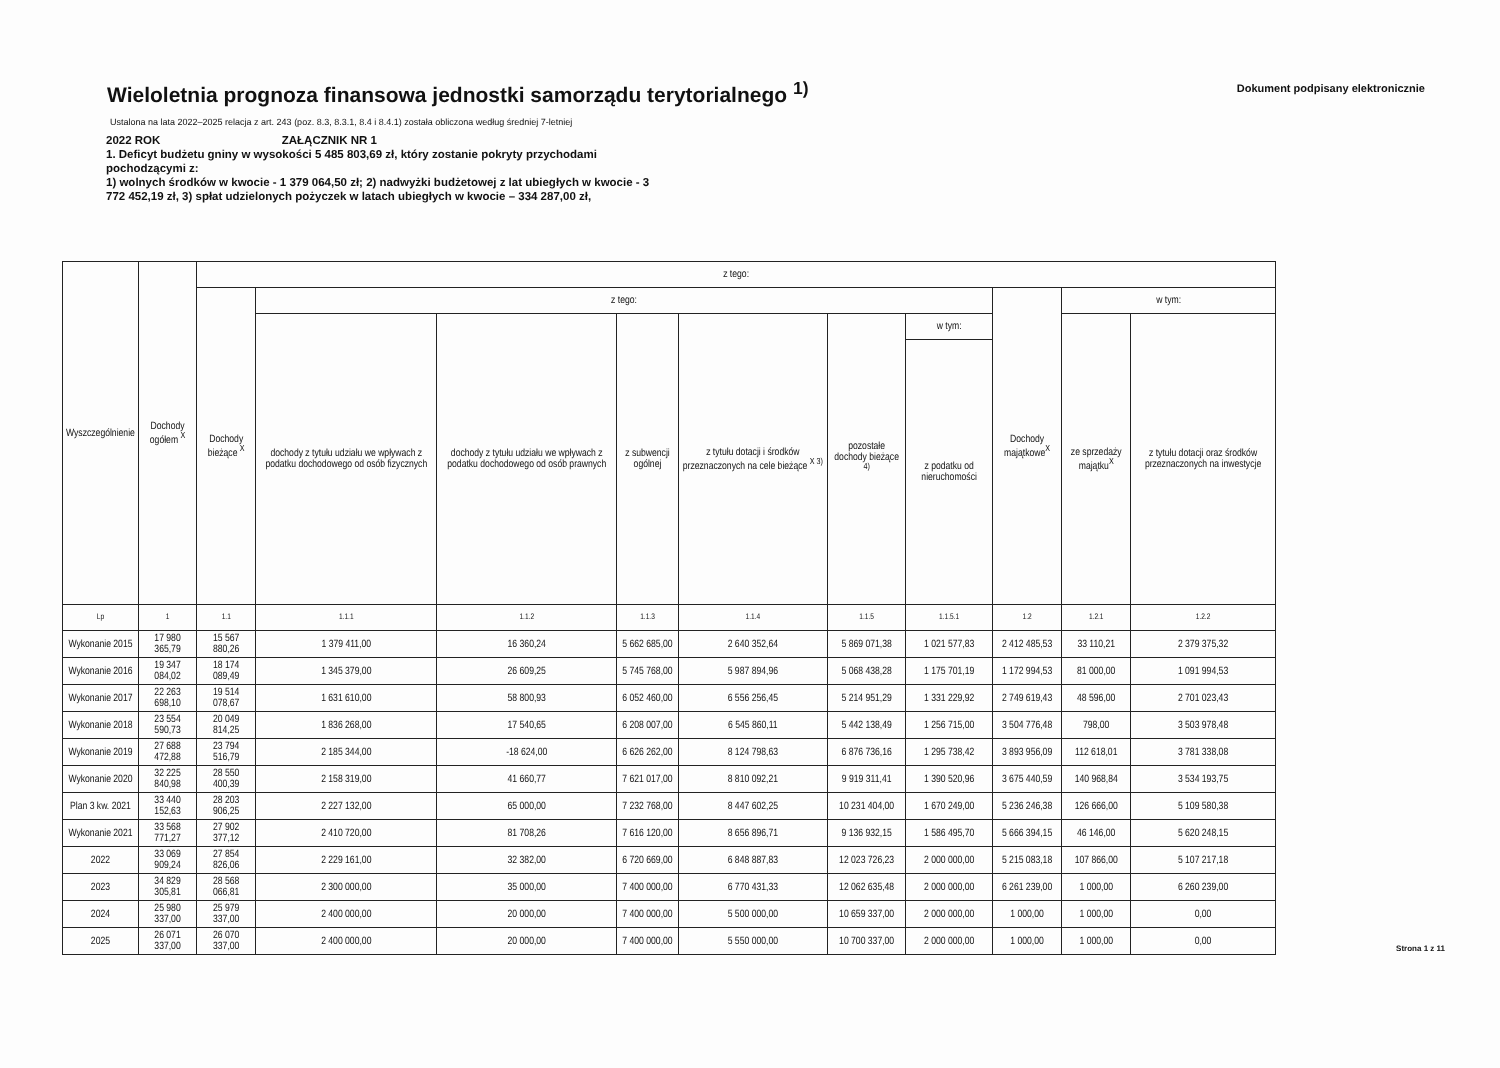Wieloletnia prognoza finansowa jednostki samorządu terytorialnego <sup>1)</sup>
Dokument podpisany elektronicznie
Ustalona na lata 2022–2025 relacja z art. 243 (poz. 8.3, 8.3.1, 8.4 i 8.4.1) została obliczona według średniej 7-letniej
2022 ROK ZAŁĄCZNIK NR 1
1. Deficyt budżetu gniny w wysokości 5 485 803,69 zł, który zostanie pokryty przychodami pochodzącymi z:
1) wolnych środków w kwocie - 1 379 064,50 zł; 2) nadwyżki budżetowej z lat ubiegłych w kwocie - 3 772 452,19 zł, 3) spłat udzielonych pożyczek w latach ubiegłych w kwocie – 334 287,00 zł,
| Wyszczególnienie | Dochody ogółem <sup>X</sup> | z tego: | | | | | | | | | |
| --- | --- | --- | --- | --- | --- | --- | --- | --- | --- | --- | --- |
| | | Dochody bieżące <sup>X</sup> | z tego: | | | | | | Dochody majątkowe<sup>X</sup> | w tym: | |
| | | | dochody z tytułu udziału we wpływach z podatku dochodowego od osób fizycznych | dochody z tytułu udziału we wpływach z podatku dochodowego od osób prawnych | z subwencji ogólnej | z tytułu dotacji i środków przeznaczonych na cele bieżące <sup>X 3)</sup> | pozostałe dochody bieżące <sup>4)</sup> | w tym: | | ze sprzedaży majątku<sup>X</sup> | z tytułu dotacji oraz środków przeznaczonych na inwestycje |
| | | | | | | | | z podatku od nieruchomości | | | |
| Lp | 1 | 1.1 | 1.1.1 | 1.1.2 | 1.1.3 | 1.1.4 | 1.1.5 | 1.1.5.1 | 1.2 | 1.2.1 | 1.2.2 |
| Wykonanie 2015 | 17 980 365,79 | 15 567 880,26 | 1 379 411,00 | 16 360,24 | 5 662 685,00 | 2 640 352,64 | 5 869 071,38 | 1 021 577,83 | 2 412 485,53 | 33 110,21 | 2 379 375,32 |
| Wykonanie 2016 | 19 347 084,02 | 18 174 089,49 | 1 345 379,00 | 26 609,25 | 5 745 768,00 | 5 987 894,96 | 5 068 438,28 | 1 175 701,19 | 1 172 994,53 | 81 000,00 | 1 091 994,53 |
| Wykonanie 2017 | 22 263 698,10 | 19 514 078,67 | 1 631 610,00 | 58 800,93 | 6 052 460,00 | 6 556 256,45 | 5 214 951,29 | 1 331 229,92 | 2 749 619,43 | 48 596,00 | 2 701 023,43 |
| Wykonanie 2018 | 23 554 590,73 | 20 049 814,25 | 1 836 268,00 | 17 540,65 | 6 208 007,00 | 6 545 860,11 | 5 442 138,49 | 1 256 715,00 | 3 504 776,48 | 798,00 | 3 503 978,48 |
| Wykonanie 2019 | 27 688 472,88 | 23 794 516,79 | 2 185 344,00 | -18 624,00 | 6 626 262,00 | 8 124 798,63 | 6 876 736,16 | 1 295 738,42 | 3 893 956,09 | 112 618,01 | 3 781 338,08 |
| Wykonanie 2020 | 32 225 840,98 | 28 550 400,39 | 2 158 319,00 | 41 660,77 | 7 621 017,00 | 8 810 092,21 | 9 919 311,41 | 1 390 520,96 | 3 675 440,59 | 140 968,84 | 3 534 193,75 |
| Plan 3 kw. 2021 | 33 440 152,63 | 28 203 906,25 | 2 227 132,00 | 65 000,00 | 7 232 768,00 | 8 447 602,25 | 10 231 404,00 | 1 670 249,00 | 5 236 246,38 | 126 666,00 | 5 109 580,38 |
| Wykonanie 2021 | 33 568 771,27 | 27 902 377,12 | 2 410 720,00 | 81 708,26 | 7 616 120,00 | 8 656 896,71 | 9 136 932,15 | 1 586 495,70 | 5 666 394,15 | 46 146,00 | 5 620 248,15 |
| 2022 | 33 069 909,24 | 27 854 826,06 | 2 229 161,00 | 32 382,00 | 6 720 669,00 | 6 848 887,83 | 12 023 726,23 | 2 000 000,00 | 5 215 083,18 | 107 866,00 | 5 107 217,18 |
| 2023 | 34 829 305,81 | 28 568 066,81 | 2 300 000,00 | 35 000,00 | 7 400 000,00 | 6 770 431,33 | 12 062 635,48 | 2 000 000,00 | 6 261 239,00 | 1 000,00 | 6 260 239,00 |
| 2024 | 25 980 337,00 | 25 979 337,00 | 2 400 000,00 | 20 000,00 | 7 400 000,00 | 5 500 000,00 | 10 659 337,00 | 2 000 000,00 | 1 000,00 | 1 000,00 | 0,00 |
| 2025 | 26 071 337,00 | 26 070 337,00 | 2 400 000,00 | 20 000,00 | 7 400 000,00 | 5 550 000,00 | 10 700 337,00 | 2 000 000,00 | 1 000,00 | 1 000,00 | 0,00 |
Strona 1 z 11